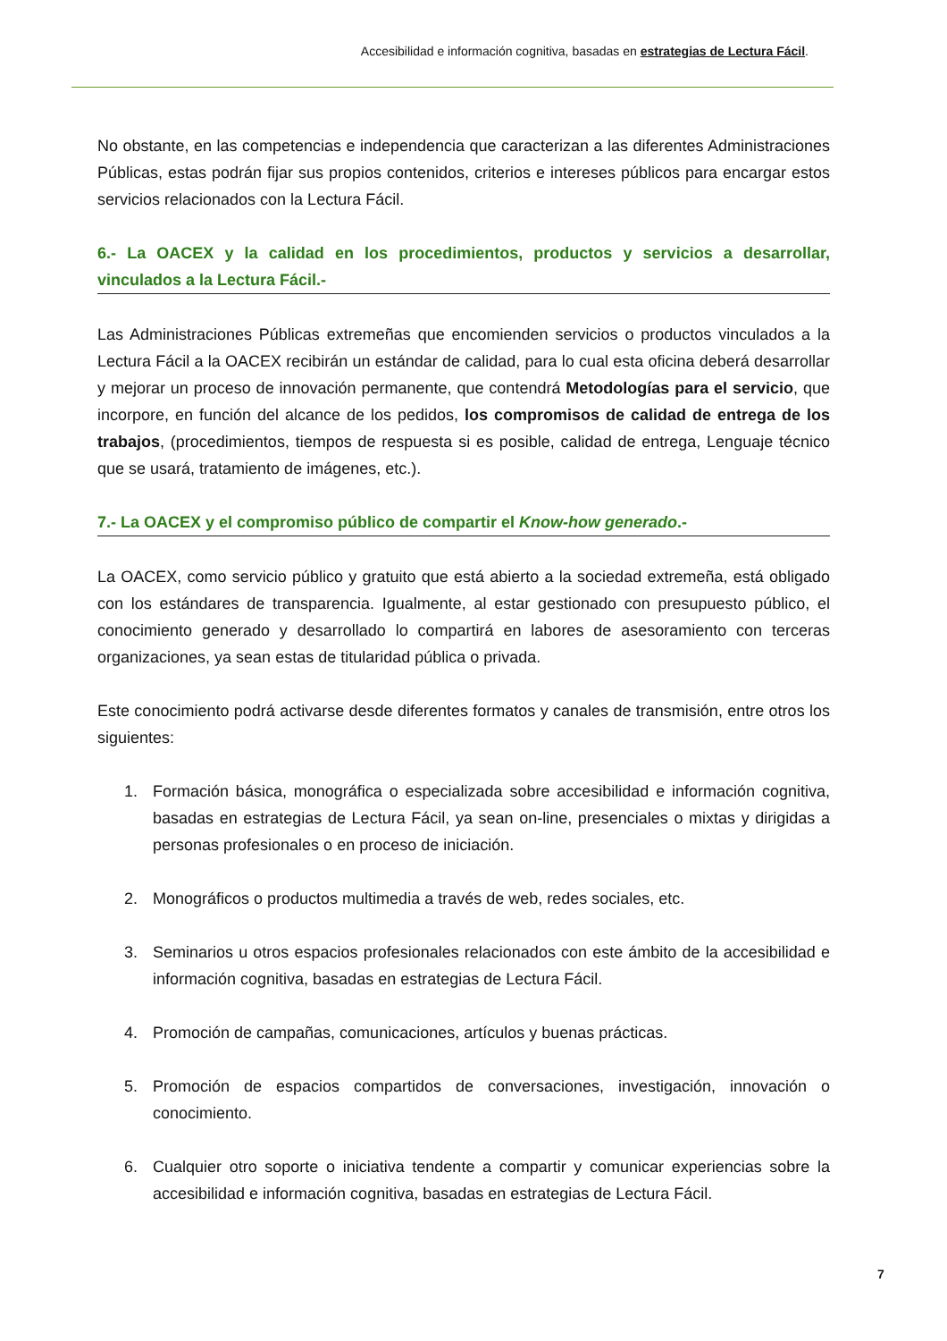Accesibilidad e información cognitiva, basadas en estrategias de Lectura Fácil.
No obstante, en las competencias e independencia que caracterizan a las diferentes Administraciones Públicas, estas podrán fijar sus propios contenidos, criterios e intereses públicos para encargar estos servicios relacionados con la Lectura Fácil.
6.- La OACEX y la calidad en los procedimientos, productos y servicios a desarrollar, vinculados a la Lectura Fácil.-
Las Administraciones Públicas extremeñas que encomienden servicios o productos vinculados a la Lectura Fácil a la OACEX recibirán un estándar de calidad, para lo cual esta oficina deberá desarrollar y mejorar un proceso de innovación permanente, que contendrá Metodologías para el servicio, que incorpore, en función del alcance de los pedidos, los compromisos de calidad de entrega de los trabajos, (procedimientos, tiempos de respuesta si es posible, calidad de entrega, Lenguaje técnico que se usará, tratamiento de imágenes, etc.).
7.- La OACEX y el compromiso público de compartir el Know-how generado.-
La OACEX, como servicio público y gratuito que está abierto a la sociedad extremeña, está obligado con los estándares de transparencia. Igualmente, al estar gestionado con presupuesto público, el conocimiento generado y desarrollado lo compartirá en labores de asesoramiento con terceras organizaciones, ya sean estas de titularidad pública o privada.
Este conocimiento podrá activarse desde diferentes formatos y canales de transmisión, entre otros los siguientes:
1. Formación básica, monográfica o especializada sobre accesibilidad e información cognitiva, basadas en estrategias de Lectura Fácil, ya sean on-line, presenciales o mixtas y dirigidas a personas profesionales o en proceso de iniciación.
2. Monográficos o productos multimedia a través de web, redes sociales, etc.
3. Seminarios u otros espacios profesionales relacionados con este ámbito de la accesibilidad e información cognitiva, basadas en estrategias de Lectura Fácil.
4. Promoción de campañas, comunicaciones, artículos y buenas prácticas.
5. Promoción de espacios compartidos de conversaciones, investigación, innovación o conocimiento.
6. Cualquier otro soporte o iniciativa tendente a compartir y comunicar experiencias sobre la accesibilidad e información cognitiva, basadas en estrategias de Lectura Fácil.
7